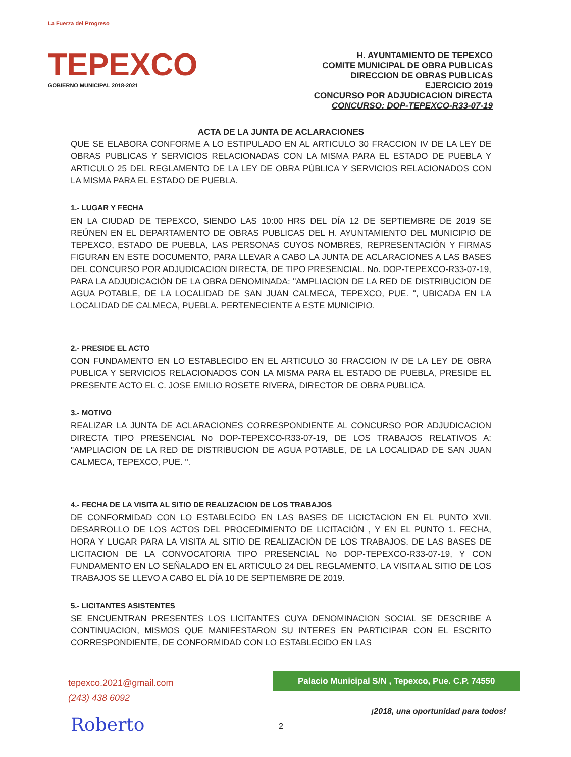La Fuerza del Progreso
TEPEXCO
GOBIERNO MUNICIPAL 2018-2021
H. AYUNTAMIENTO DE TEPEXCO
COMITE MUNICIPAL DE OBRA PUBLICAS
DIRECCION DE OBRAS PUBLICAS
EJERCICIO 2019
CONCURSO POR ADJUDICACION DIRECTA
CONCURSO: DOP-TEPEXCO-R33-07-19
ACTA DE LA JUNTA DE ACLARACIONES
QUE SE ELABORA CONFORME A LO ESTIPULADO EN AL ARTICULO 30 FRACCION IV DE LA LEY DE OBRAS PUBLICAS Y SERVICIOS RELACIONADAS CON LA MISMA PARA EL ESTADO DE PUEBLA Y ARTICULO 25 DEL REGLAMENTO DE LA LEY DE OBRA PÚBLICA Y SERVICIOS RELACIONADOS CON LA MISMA PARA EL ESTADO DE PUEBLA.
1.- LUGAR Y FECHA
EN LA CIUDAD DE TEPEXCO, SIENDO LAS 10:00 HRS DEL DÍA 12 DE SEPTIEMBRE DE 2019 SE REÚNEN EN EL DEPARTAMENTO DE OBRAS PUBLICAS DEL H. AYUNTAMIENTO DEL MUNICIPIO DE TEPEXCO, ESTADO DE PUEBLA, LAS PERSONAS CUYOS NOMBRES, REPRESENTACIÓN Y FIRMAS FIGURAN EN ESTE DOCUMENTO, PARA LLEVAR A CABO LA JUNTA DE ACLARACIONES A LAS BASES DEL CONCURSO POR ADJUDICACION DIRECTA, DE TIPO PRESENCIAL. No. DOP-TEPEXCO-R33-07-19, PARA LA ADJUDICACIÓN DE LA OBRA DENOMINADA: "AMPLIACION DE LA RED DE DISTRIBUCION DE AGUA POTABLE, DE LA LOCALIDAD DE SAN JUAN CALMECA, TEPEXCO, PUE. ", UBICADA EN LA LOCALIDAD DE CALMECA, PUEBLA. PERTENECIENTE A ESTE MUNICIPIO.
2.- PRESIDE EL ACTO
CON FUNDAMENTO EN LO ESTABLECIDO EN EL ARTICULO 30 FRACCION IV DE LA LEY DE OBRA PUBLICA Y SERVICIOS RELACIONADOS CON LA MISMA PARA EL ESTADO DE PUEBLA, PRESIDE EL PRESENTE ACTO EL C. JOSE EMILIO ROSETE RIVERA, DIRECTOR DE OBRA PUBLICA.
3.- MOTIVO
REALIZAR LA JUNTA DE ACLARACIONES CORRESPONDIENTE AL CONCURSO POR ADJUDICACION DIRECTA TIPO PRESENCIAL No DOP-TEPEXCO-R33-07-19, DE LOS TRABAJOS RELATIVOS A: "AMPLIACION DE LA RED DE DISTRIBUCION DE AGUA POTABLE, DE LA LOCALIDAD DE SAN JUAN CALMECA, TEPEXCO, PUE. ".
4.- FECHA DE LA VISITA AL SITIO DE REALIZACION DE LOS TRABAJOS
DE CONFORMIDAD CON LO ESTABLECIDO EN LAS BASES DE LICICTACION EN EL PUNTO XVII. DESARROLLO DE LOS ACTOS DEL PROCEDIMIENTO DE LICITACIÓN , Y EN EL PUNTO 1. FECHA, HORA Y LUGAR PARA LA VISITA AL SITIO DE REALIZACIÓN DE LOS TRABAJOS. DE LAS BASES DE LICITACION DE LA CONVOCATORIA TIPO PRESENCIAL No DOP-TEPEXCO-R33-07-19, Y CON FUNDAMENTO EN LO SEÑALADO EN EL ARTICULO 24 DEL REGLAMENTO, LA VISITA AL SITIO DE LOS TRABAJOS SE LLEVO A CABO EL DÍA 10 DE SEPTIEMBRE DE 2019.
5.- LICITANTES ASISTENTES
SE ENCUENTRAN PRESENTES LOS LICITANTES CUYA DENOMINACION SOCIAL SE DESCRIBE A CONTINUACION, MISMOS QUE MANIFESTARON SU INTERES EN PARTICIPAR CON EL ESCRITO CORRESPONDIENTE, DE CONFORMIDAD CON LO ESTABLECIDO EN LAS
tepexco.2021@gmail.com
(243) 438 6092
Palacio Municipal S/N , Tepexco, Pue. C.P. 74550
¡2018, una oportunidad para todos!
Roberto 2